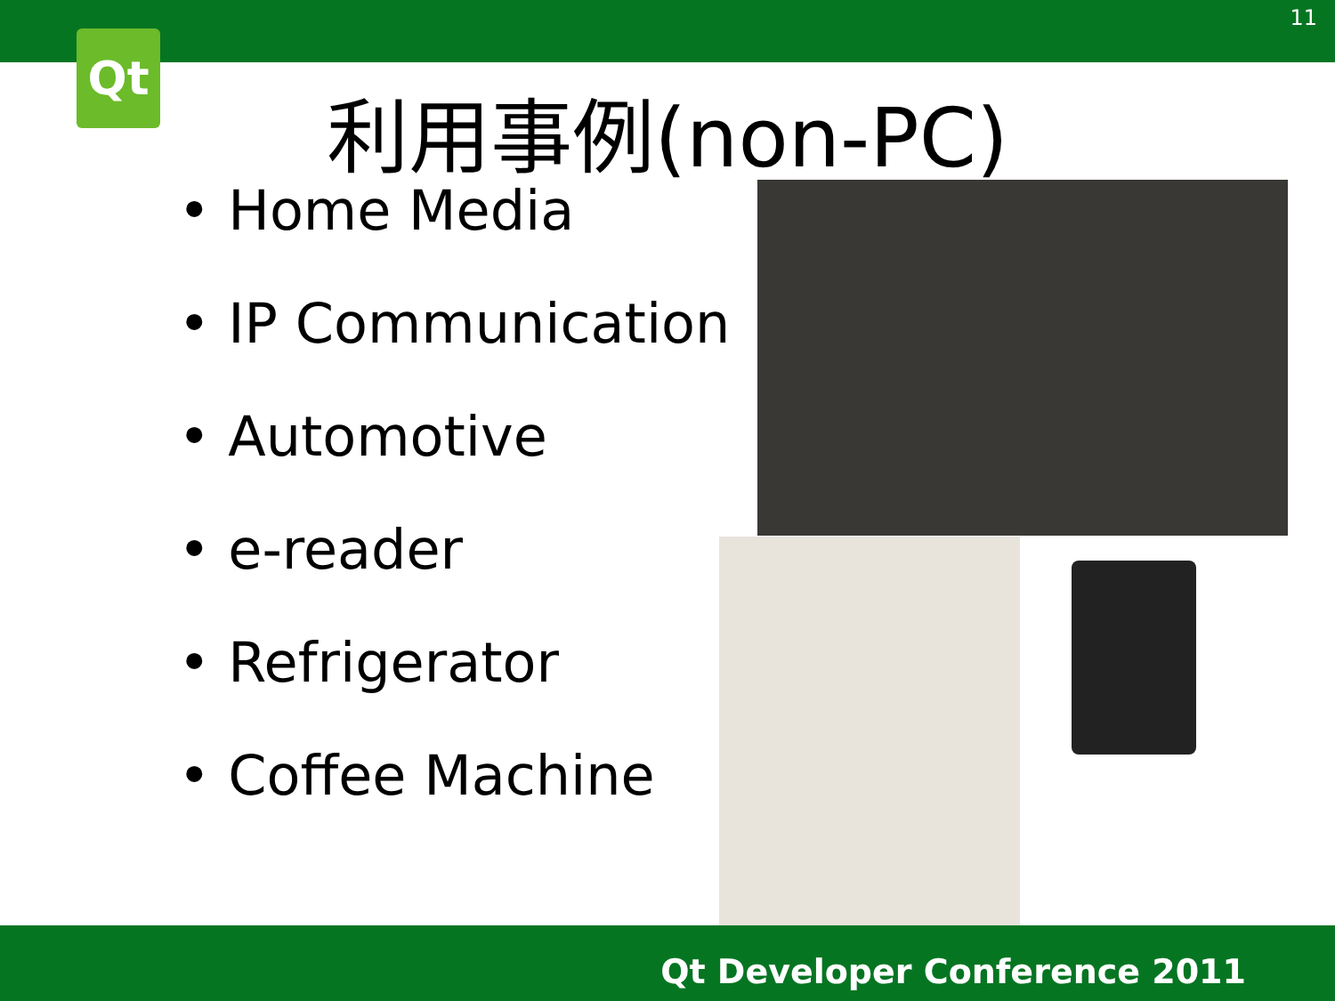11
Qt
利用事例(non-PC)
• Home Media
• IP Communication
• Automotive
• e-reader
• Refrigerator
• Coffee Machine
Qt Developer Conference 2011